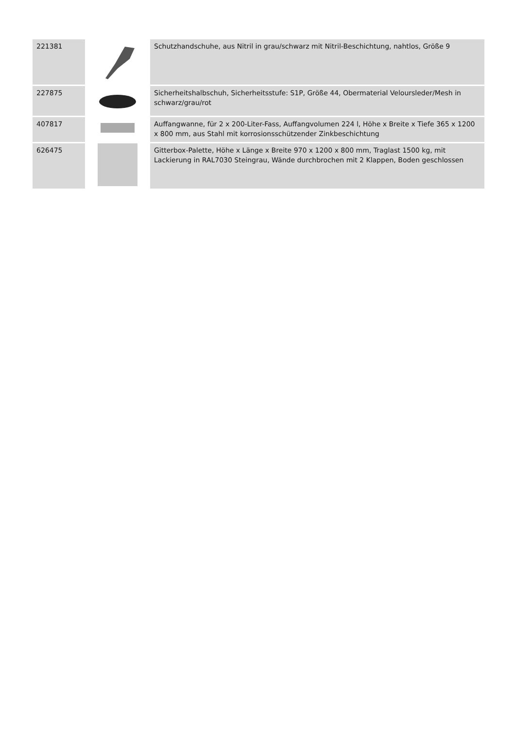| 221381 | | Schutzhandschuhe, aus Nitril in grau/schwarz mit Nitril-Beschichtung, nahtlos, Größe 9 |
| 227875 | | Sicherheitshalbschuh, Sicherheitsstufe: S1P, Größe 44, Obermaterial Veloursleder/Mesh in schwarz/grau/rot |
| 407817 | | Auffangwanne, für 2 x 200-Liter-Fass, Auffangvolumen 224 l, Höhe x Breite x Tiefe 365 x 1200 x 800 mm, aus Stahl mit korrosionsschützender Zinkbeschichtung |
| 626475 | | Gitterbox-Palette, Höhe x Länge x Breite 970 x 1200 x 800 mm, Traglast 1500 kg, mit Lackierung in RAL7030 Steingrau, Wände durchbrochen mit 2 Klappen, Boden geschlossen |